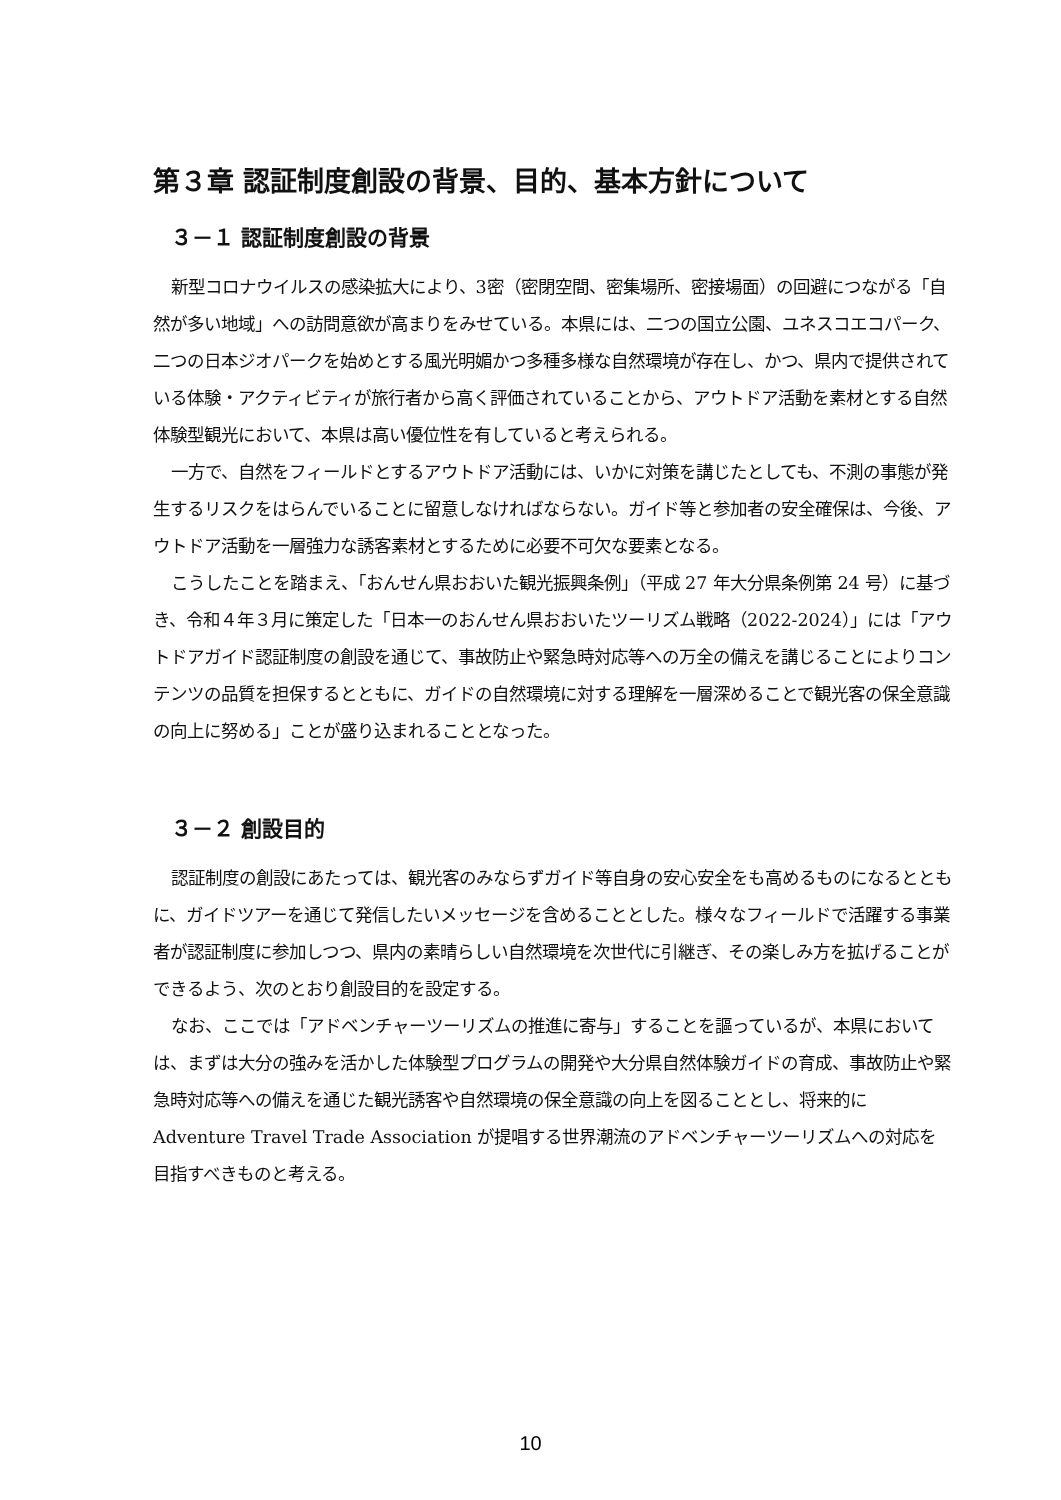第３章 認証制度創設の背景、目的、基本方針について
３－１ 認証制度創設の背景
新型コロナウイルスの感染拡大により、3密（密閉空間、密集場所、密接場面）の回避につながる「自然が多い地域」への訪問意欲が高まりをみせている。本県には、二つの国立公園、ユネスコエコパーク、二つの日本ジオパークを始めとする風光明媚かつ多種多様な自然環境が存在し、かつ、県内で提供されている体験・アクティビティが旅行者から高く評価されていることから、アウトドア活動を素材とする自然体験型観光において、本県は高い優位性を有していると考えられる。
一方で、自然をフィールドとするアウトドア活動には、いかに対策を講じたとしても、不測の事態が発生するリスクをはらんでいることに留意しなければならない。ガイド等と参加者の安全確保は、今後、アウトドア活動を一層強力な誘客素材とするために必要不可欠な要素となる。
こうしたことを踏まえ、「おんせん県おおいた観光振興条例」（平成 27 年大分県条例第 24 号）に基づき、令和４年３月に策定した「日本一のおんせん県おおいたツーリズム戦略（2022-2024）」には「アウトドアガイド認証制度の創設を通じて、事故防止や緊急時対応等への万全の備えを講じることによりコンテンツの品質を担保するとともに、ガイドの自然環境に対する理解を一層深めることで観光客の保全意識の向上に努める」ことが盛り込まれることとなった。
３－２ 創設目的
認証制度の創設にあたっては、観光客のみならずガイド等自身の安心安全をも高めるものになるとともに、ガイドツアーを通じて発信したいメッセージを含めることとした。様々なフィールドで活躍する事業者が認証制度に参加しつつ、県内の素晴らしい自然環境を次世代に引継ぎ、その楽しみ方を拡げることができるよう、次のとおり創設目的を設定する。
なお、ここでは「アドベンチャーツーリズムの推進に寄与」することを謳っているが、本県においては、まずは大分の強みを活かした体験型プログラムの開発や大分県自然体験ガイドの育成、事故防止や緊急時対応等への備えを通じた観光誘客や自然環境の保全意識の向上を図ることとし、将来的に Adventure Travel Trade Association が提唱する世界潮流のアドベンチャーツーリズムへの対応を目指すべきものと考える。
10